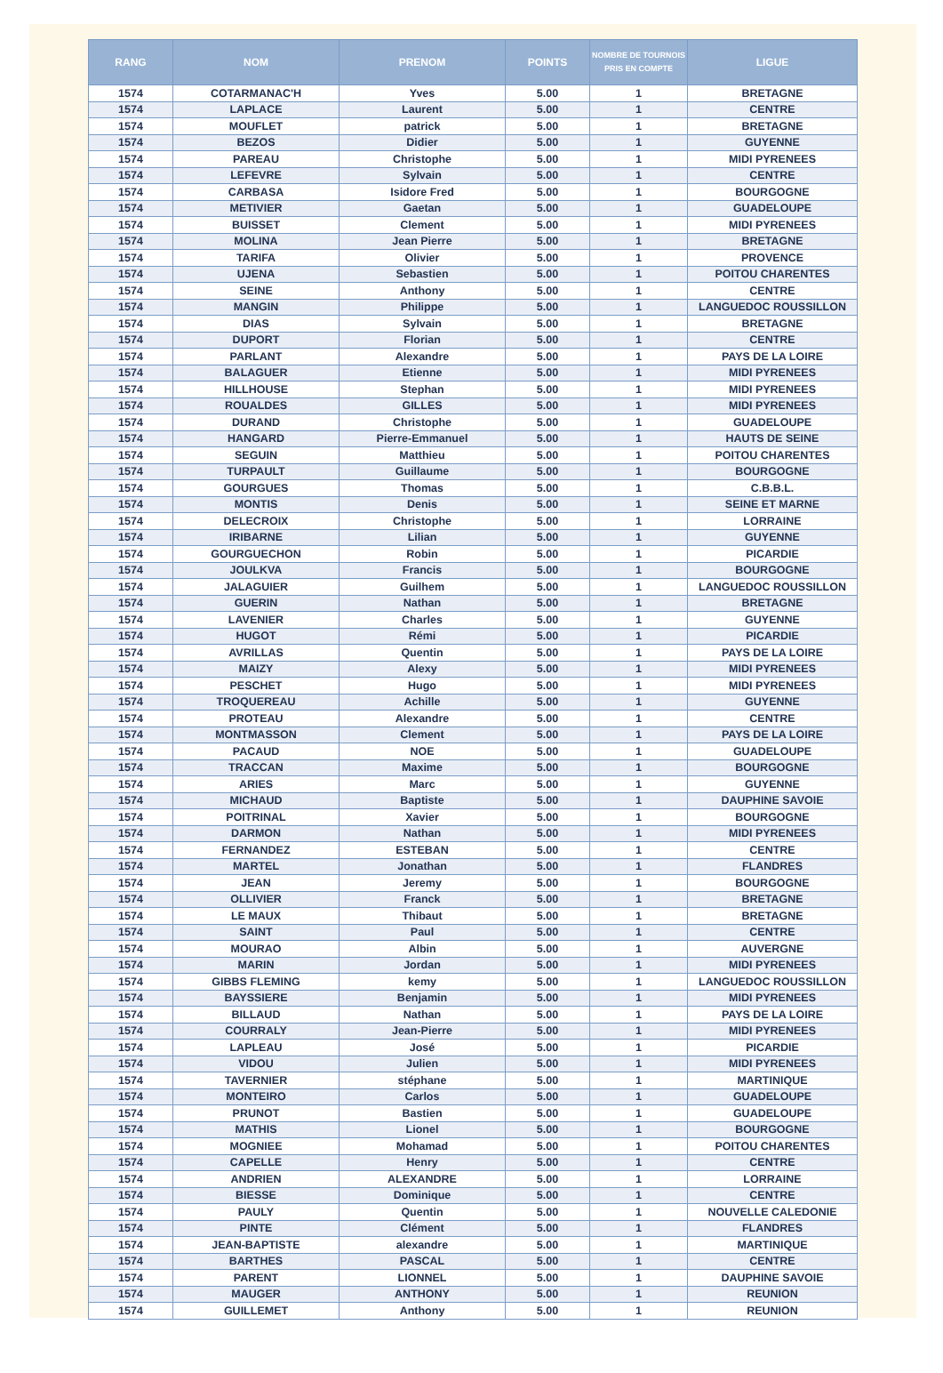| RANG | NOM | PRENOM | POINTS | NOMBRE DE TOURNOIS PRIS EN COMPTE | LIGUE |
| --- | --- | --- | --- | --- | --- |
| 1574 | COTARMANAC'H | Yves | 5.00 | 1 | BRETAGNE |
| 1574 | LAPLACE | Laurent | 5.00 | 1 | CENTRE |
| 1574 | MOUFLET | patrick | 5.00 | 1 | BRETAGNE |
| 1574 | BEZOS | Didier | 5.00 | 1 | GUYENNE |
| 1574 | PAREAU | Christophe | 5.00 | 1 | MIDI PYRENEES |
| 1574 | LEFEVRE | Sylvain | 5.00 | 1 | CENTRE |
| 1574 | CARBASA | Isidore Fred | 5.00 | 1 | BOURGOGNE |
| 1574 | METIVIER | Gaetan | 5.00 | 1 | GUADELOUPE |
| 1574 | BUISSET | Clement | 5.00 | 1 | MIDI PYRENEES |
| 1574 | MOLINA | Jean Pierre | 5.00 | 1 | BRETAGNE |
| 1574 | TARIFA | Olivier | 5.00 | 1 | PROVENCE |
| 1574 | UJENA | Sebastien | 5.00 | 1 | POITOU CHARENTES |
| 1574 | SEINE | Anthony | 5.00 | 1 | CENTRE |
| 1574 | MANGIN | Philippe | 5.00 | 1 | LANGUEDOC ROUSSILLON |
| 1574 | DIAS | Sylvain | 5.00 | 1 | BRETAGNE |
| 1574 | DUPORT | Florian | 5.00 | 1 | CENTRE |
| 1574 | PARLANT | Alexandre | 5.00 | 1 | PAYS DE LA LOIRE |
| 1574 | BALAGUER | Etienne | 5.00 | 1 | MIDI PYRENEES |
| 1574 | HILLHOUSE | Stephan | 5.00 | 1 | MIDI PYRENEES |
| 1574 | ROUALDES | GILLES | 5.00 | 1 | MIDI PYRENEES |
| 1574 | DURAND | Christophe | 5.00 | 1 | GUADELOUPE |
| 1574 | HANGARD | Pierre-Emmanuel | 5.00 | 1 | HAUTS DE SEINE |
| 1574 | SEGUIN | Matthieu | 5.00 | 1 | POITOU CHARENTES |
| 1574 | TURPAULT | Guillaume | 5.00 | 1 | BOURGOGNE |
| 1574 | GOURGUES | Thomas | 5.00 | 1 | C.B.B.L. |
| 1574 | MONTIS | Denis | 5.00 | 1 | SEINE ET MARNE |
| 1574 | DELECROIX | Christophe | 5.00 | 1 | LORRAINE |
| 1574 | IRIBARNE | Lilian | 5.00 | 1 | GUYENNE |
| 1574 | GOURGUECHON | Robin | 5.00 | 1 | PICARDIE |
| 1574 | JOULKVA | Francis | 5.00 | 1 | BOURGOGNE |
| 1574 | JALAGUIER | Guilhem | 5.00 | 1 | LANGUEDOC ROUSSILLON |
| 1574 | GUERIN | Nathan | 5.00 | 1 | BRETAGNE |
| 1574 | LAVENIER | Charles | 5.00 | 1 | GUYENNE |
| 1574 | HUGOT | Rémi | 5.00 | 1 | PICARDIE |
| 1574 | AVRILLAS | Quentin | 5.00 | 1 | PAYS DE LA LOIRE |
| 1574 | MAIZY | Alexy | 5.00 | 1 | MIDI PYRENEES |
| 1574 | PESCHET | Hugo | 5.00 | 1 | MIDI PYRENEES |
| 1574 | TROQUEREAU | Achille | 5.00 | 1 | GUYENNE |
| 1574 | PROTEAU | Alexandre | 5.00 | 1 | CENTRE |
| 1574 | MONTMASSON | Clement | 5.00 | 1 | PAYS DE LA LOIRE |
| 1574 | PACAUD | NOE | 5.00 | 1 | GUADELOUPE |
| 1574 | TRACCAN | Maxime | 5.00 | 1 | BOURGOGNE |
| 1574 | ARIES | Marc | 5.00 | 1 | GUYENNE |
| 1574 | MICHAUD | Baptiste | 5.00 | 1 | DAUPHINE SAVOIE |
| 1574 | POITRINAL | Xavier | 5.00 | 1 | BOURGOGNE |
| 1574 | DARMON | Nathan | 5.00 | 1 | MIDI PYRENEES |
| 1574 | FERNANDEZ | ESTEBAN | 5.00 | 1 | CENTRE |
| 1574 | MARTEL | Jonathan | 5.00 | 1 | FLANDRES |
| 1574 | JEAN | Jeremy | 5.00 | 1 | BOURGOGNE |
| 1574 | OLLIVIER | Franck | 5.00 | 1 | BRETAGNE |
| 1574 | LE MAUX | Thibaut | 5.00 | 1 | BRETAGNE |
| 1574 | SAINT | Paul | 5.00 | 1 | CENTRE |
| 1574 | MOURAO | Albin | 5.00 | 1 | AUVERGNE |
| 1574 | MARIN | Jordan | 5.00 | 1 | MIDI PYRENEES |
| 1574 | GIBBS FLEMING | kemy | 5.00 | 1 | LANGUEDOC ROUSSILLON |
| 1574 | BAYSSIERE | Benjamin | 5.00 | 1 | MIDI PYRENEES |
| 1574 | BILLAUD | Nathan | 5.00 | 1 | PAYS DE LA LOIRE |
| 1574 | COURRALY | Jean-Pierre | 5.00 | 1 | MIDI PYRENEES |
| 1574 | LAPLEAU | José | 5.00 | 1 | PICARDIE |
| 1574 | VIDOU | Julien | 5.00 | 1 | MIDI PYRENEES |
| 1574 | TAVERNIER | stéphane | 5.00 | 1 | MARTINIQUE |
| 1574 | MONTEIRO | Carlos | 5.00 | 1 | GUADELOUPE |
| 1574 | PRUNOT | Bastien | 5.00 | 1 | GUADELOUPE |
| 1574 | MATHIS | Lionel | 5.00 | 1 | BOURGOGNE |
| 1574 | MOGNIEE | Mohamad | 5.00 | 1 | POITOU CHARENTES |
| 1574 | CAPELLE | Henry | 5.00 | 1 | CENTRE |
| 1574 | ANDRIEN | ALEXANDRE | 5.00 | 1 | LORRAINE |
| 1574 | BIESSE | Dominique | 5.00 | 1 | CENTRE |
| 1574 | PAULY | Quentin | 5.00 | 1 | NOUVELLE CALEDONIE |
| 1574 | PINTE | Clément | 5.00 | 1 | FLANDRES |
| 1574 | JEAN-BAPTISTE | alexandre | 5.00 | 1 | MARTINIQUE |
| 1574 | BARTHES | PASCAL | 5.00 | 1 | CENTRE |
| 1574 | PARENT | LIONNEL | 5.00 | 1 | DAUPHINE SAVOIE |
| 1574 | MAUGER | ANTHONY | 5.00 | 1 | REUNION |
| 1574 | GUILLEMET | Anthony | 5.00 | 1 | REUNION |